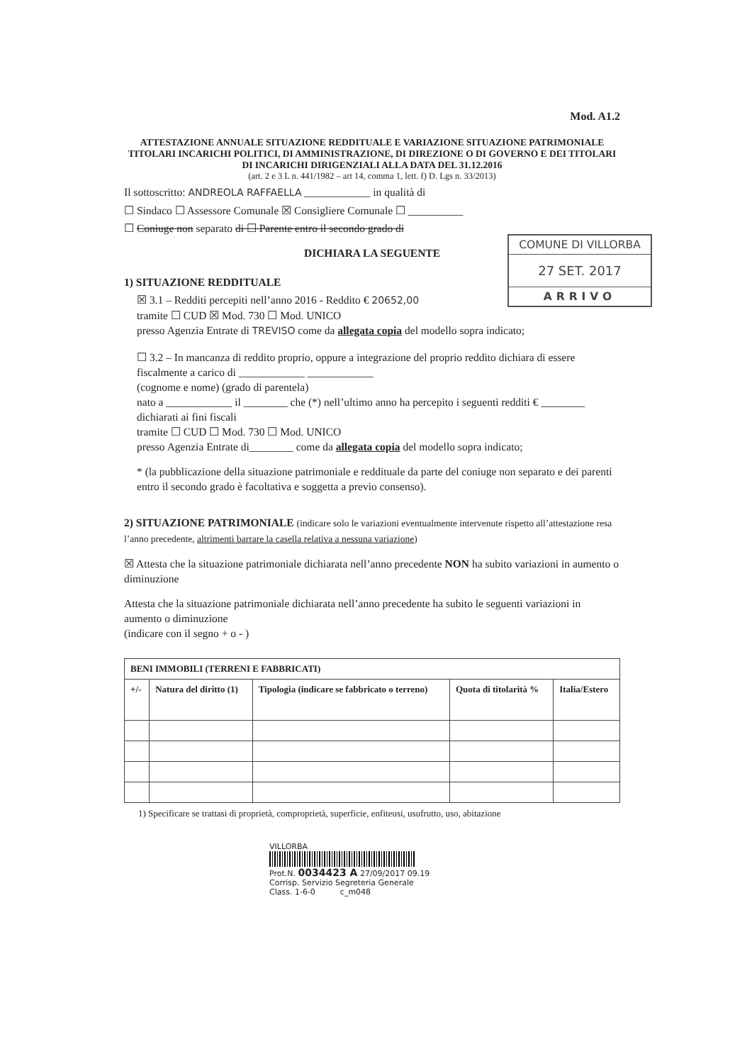COMUNE DI VILLORBA
27 SET. 2017
ARRIVO
Mod. A1.2
ATTESTAZIONE ANNUALE SITUAZIONE REDDITUALE E VARIAZIONE SITUAZIONE PATRIMONIALE TITOLARI INCARICHI POLITICI, DI AMMINISTRAZIONE, DI DIREZIONE O DI GOVERNO E DEI TITOLARI DI INCARICHI DIRIGENZIALI ALLA DATA DEL 31.12.2016
(art. 2 e 3 L n. 441/1982 – art 14, comma 1, lett. f) D. Lgs n. 33/2013)
Il sottoscritto: ANDREOLA RAFFAELLA ____________ in qualità di
☐ Sindaco ☐ Assessore Comunale ☒ Consigliere Comunale ☐ __________
☐ Coniuge non separato di ☐ Parente entro il secondo grado di
DICHIARA LA SEGUENTE
1) SITUAZIONE REDDITUALE
☒ 3.1 – Redditi percepiti nell’anno 2016 - Reddito € 20652,00
tramite ☐ CUD ☒ Mod. 730 ☐ Mod. UNICO
presso Agenzia Entrate di TREVISO come da allegata copia del modello sopra indicato;
☐ 3.2 – In mancanza di reddito proprio, oppure a integrazione del proprio reddito dichiara di essere fiscalmente a carico di ____________ ____________
(cognome e nome) (grado di parentela)
nato a ____________ il ________ che (*) nell’ultimo anno ha percepito i seguenti redditi € ________ dichiarati ai fini fiscali
tramite ☐ CUD ☐ Mod. 730 ☐ Mod. UNICO
presso Agenzia Entrate di________ come da allegata copia del modello sopra indicato;
* (la pubblicazione della situazione patrimoniale e reddituale da parte del coniuge non separato e dei parenti entro il secondo grado è facoltativa e soggetta a previo consenso).
2) SITUAZIONE PATRIMONIALE (indicare solo le variazioni eventualmente intervenute rispetto all’attestazione resa l’anno precedente, altrimenti barrare la casella relativa a nessuna variazione)
☒ Attesta che la situazione patrimoniale dichiarata nell’anno precedente NON ha subito variazioni in aumento o diminuzione
Attesta che la situazione patrimoniale dichiarata nell’anno precedente ha subito le seguenti variazioni in aumento o diminuzione
(indicare con il segno + o - )
| BENI IMMOBILI (TERRENI E FABBRICATI) | | | | |
| --- | --- | --- | --- | --- |
| +/- | Natura del diritto (1) | Tipologia (indicare se fabbricato o terreno) | Quota di titolarità % | Italia/Estero |
1) Specificare se trattasi di proprietà, comproprietà, superficie, enfiteusi, usufrutto, uso, abitazione
VILLORBA
Prot.N. 0034423 A 27/09/2017 09.19
Corrisp. Servizio Segreteria Generale
Class. 1-6-0 c_m048